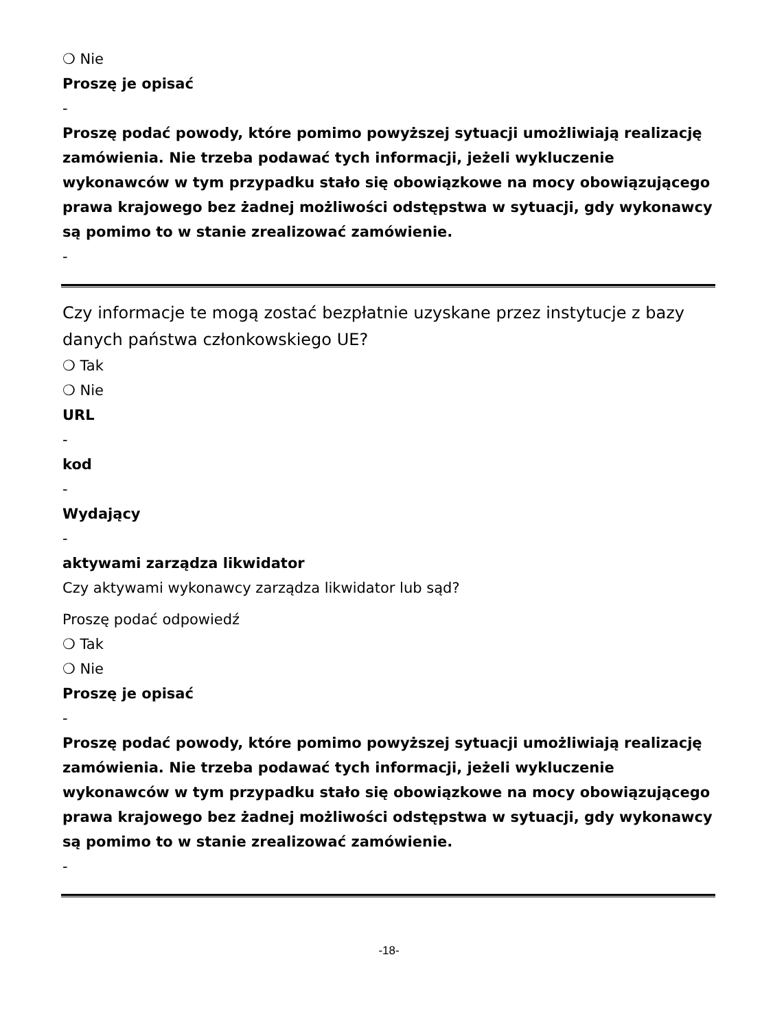❍ Nie
Proszę je opisać
-
Proszę podać powody, które pomimo powyższej sytuacji umożliwiają realizację zamówienia. Nie trzeba podawać tych informacji, jeżeli wykluczenie wykonawców w tym przypadku stało się obowiązkowe na mocy obowiązującego prawa krajowego bez żadnej możliwości odstępstwa w sytuacji, gdy wykonawcy są pomimo to w stanie zrealizować zamówienie.
-
Czy informacje te mogą zostać bezpłatnie uzyskane przez instytucje z bazy danych państwa członkowskiego UE?
❍ Tak
❍ Nie
URL
-
kod
-
Wydający
-
aktywami zarządza likwidator
Czy aktywami wykonawcy zarządza likwidator lub sąd?
Proszę podać odpowiedź
❍ Tak
❍ Nie
Proszę je opisać
-
Proszę podać powody, które pomimo powyższej sytuacji umożliwiają realizację zamówienia. Nie trzeba podawać tych informacji, jeżeli wykluczenie wykonawców w tym przypadku stało się obowiązkowe na mocy obowiązującego prawa krajowego bez żadnej możliwości odstępstwa w sytuacji, gdy wykonawcy są pomimo to w stanie zrealizować zamówienie.
-
-18-